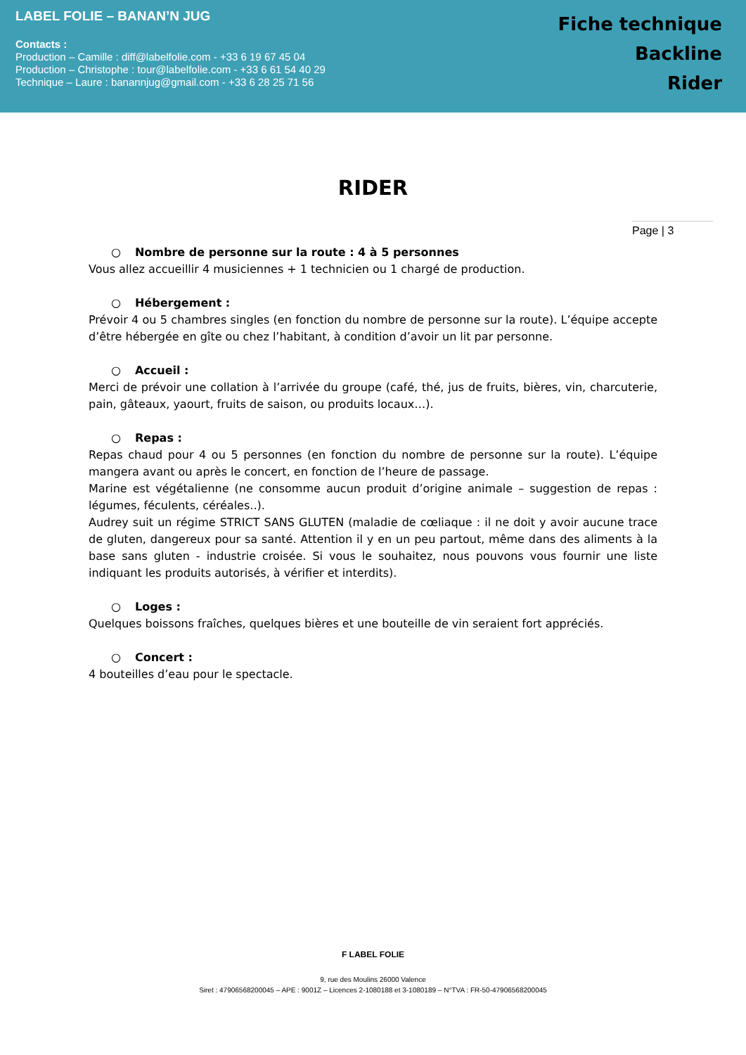LABEL FOLIE – BANAN’N JUG
Contacts :
Production – Camille : diff@labelfolie.com - +33 6 19 67 45 04
Production – Christophe : tour@labelfolie.com - +33 6 61 54 40 29
Technique – Laure : banannjug@gmail.com - +33 6 28 25 71 56
Fiche technique
Backline
Rider
RIDER
Page | 3
○ Nombre de personne sur la route : 4 à 5 personnes
Vous allez accueillir 4 musiciennes + 1 technicien ou 1 chargé de production.
○ Hébergement :
Prévoir 4 ou 5 chambres singles (en fonction du nombre de personne sur la route). L’équipe accepte d’être hébergée en gîte ou chez l’habitant, à condition d’avoir un lit par personne.
○ Accueil :
Merci de prévoir une collation à l’arrivée du groupe (café, thé, jus de fruits, bières, vin, charcuterie, pain, gâteaux, yaourt, fruits de saison, ou produits locaux…).
○ Repas :
Repas chaud pour 4 ou 5 personnes (en fonction du nombre de personne sur la route). L’équipe mangera avant ou après le concert, en fonction de l’heure de passage.
Marine est végétalienne (ne consomme aucun produit d’origine animale – suggestion de repas : légumes, féculents, céréales..).
Audrey suit un régime STRICT SANS GLUTEN (maladie de cœliaque : il ne doit y avoir aucune trace de gluten, dangereux pour sa santé. Attention il y en un peu partout, même dans des aliments à la base sans gluten - industrie croisée. Si vous le souhaitez, nous pouvons vous fournir une liste indiquant les produits autorisés, à vérifier et interdits).
○ Loges :
Quelques boissons fraîches, quelques bières et une bouteille de vin seraient fort appréciés.
○ Concert :
4 bouteilles d’eau pour le spectacle.
F LABEL FOLIE
9, rue des Moulins 26000 Valence
Siret : 47906568200045 – APE : 9001Z – Licences 2-1080188 et 3-1080189 – N°TVA : FR-50-47906568200045